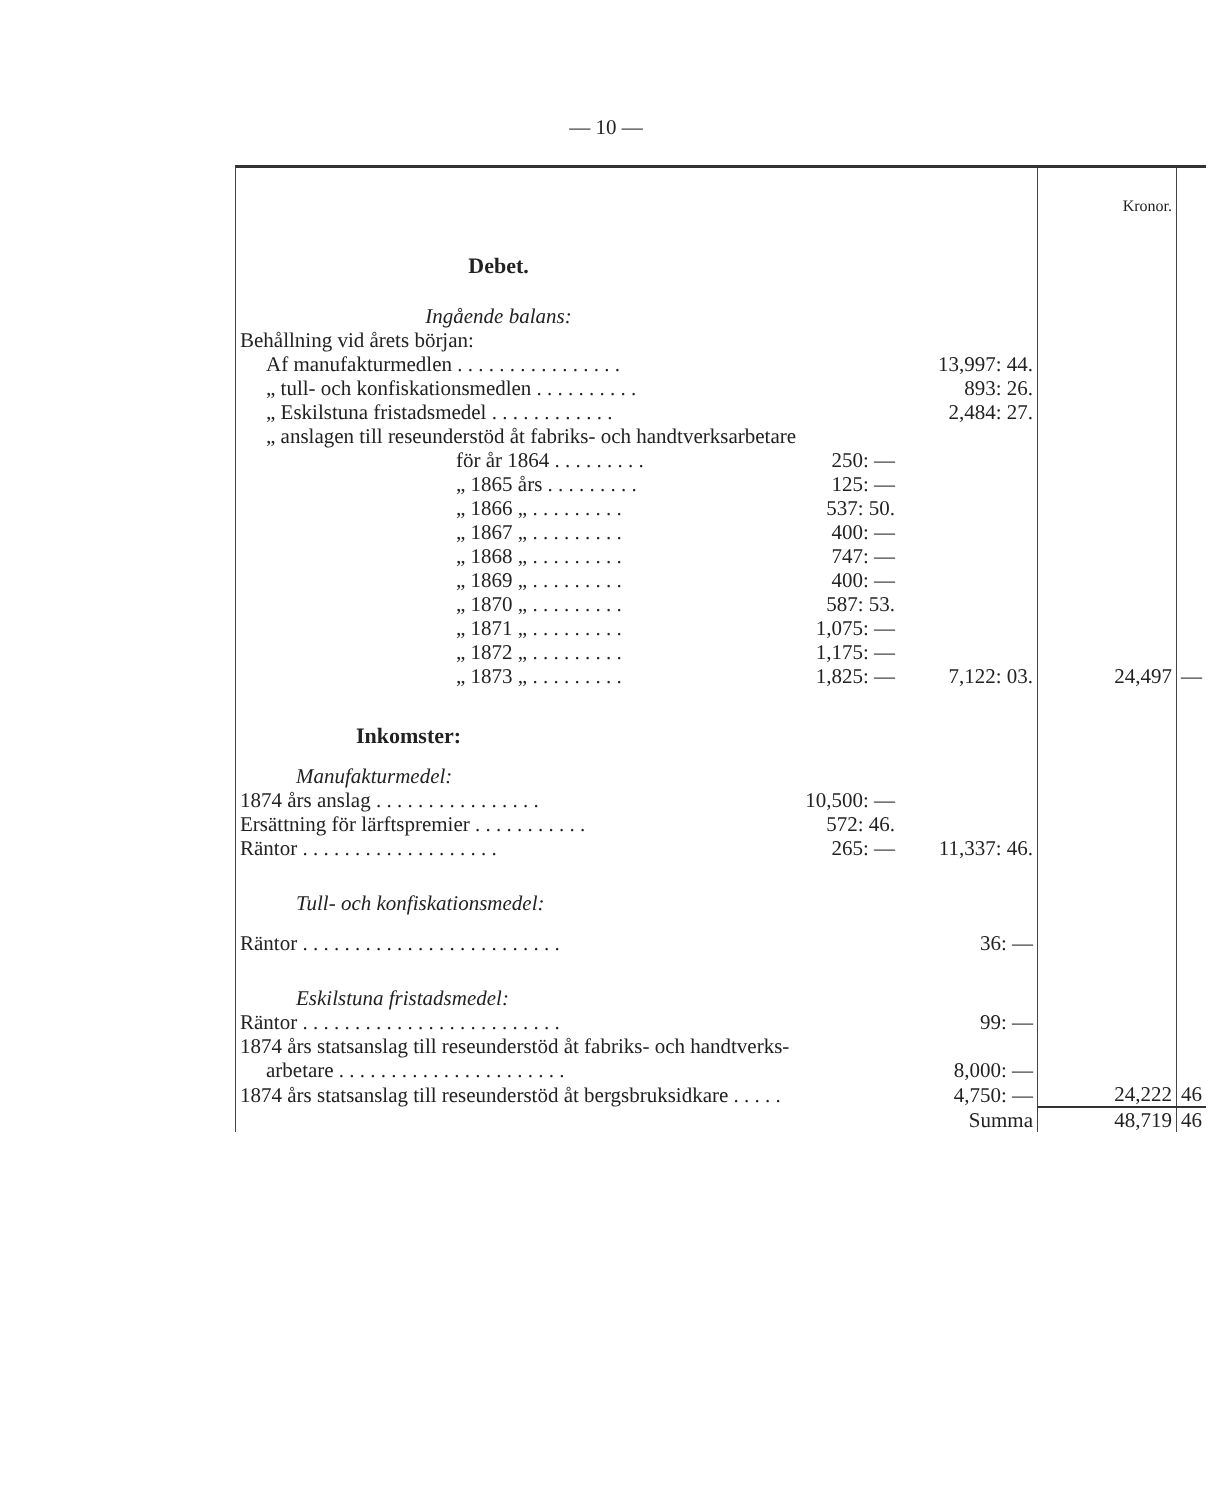— 10 —
| | | | Kronor. | |
| Debet. | | | | |
| Ingående balans: | | | | |
| Behållning vid årets början: | | | | |
| Af manufakturmedlen . . . . . . . . . . . . . . . . | | 13,997: 44. | | |
| „ tull- och konfiskationsmedlen . . . . . . . . . . | | 893: 26. | | |
| „ Eskilstuna fristadsmedel . . . . . . . . . . . . | | 2,484: 27. | | |
| „ anslagen till reseunderstöd åt fabriks- och handtverksarbetare | | | | |
| för år 1864 . . . . . . . . . | 250: — | | | |
| „ 1865 års . . . . . . . . . | 125: — | | | |
| „ 1866 „ . . . . . . . . . | 537: 50. | | | |
| „ 1867 „ . . . . . . . . . | 400: — | | | |
| „ 1868 „ . . . . . . . . . | 747: — | | | |
| „ 1869 „ . . . . . . . . . | 400: — | | | |
| „ 1870 „ . . . . . . . . . | 587: 53. | | | |
| „ 1871 „ . . . . . . . . . | 1,075: — | | | |
| „ 1872 „ . . . . . . . . . | 1,175: — | | | |
| „ 1873 „ . . . . . . . . . | 1,825: — | 7,122: 03. | 24,497 | — |
| Inkomster: | | | | |
| Manufakturmedel: | | | | |
| 1874 års anslag . . . . . . . . . . . . . . . . | 10,500: — | | | |
| Ersättning för lärftspremier . . . . . . . . . . . | 572: 46. | | | |
| Räntor . . . . . . . . . . . . . . . . . . . | 265: — | 11,337: 46. | | |
| Tull- och konfiskationsmedel: | | | | |
| Räntor . . . . . . . . . . . . . . . . . . . . . . . . . | | 36: — | | |
| Eskilstuna fristadsmedel: | | | | |
| Räntor . . . . . . . . . . . . . . . . . . . . . . . . . | | 99: — | | |
| 1874 års statsanslag till reseunderstöd åt fabriks- och handtverks- | | | | |
| arbetare . . . . . . . . . . . . . . . . . . . . . . | | 8,000: — | | |
| 1874 års statsanslag till reseunderstöd åt bergsbruksidkare . . . . . | | 4,750: — | 24,222 | 46 |
| | | Summa | 48,719 | 46 |